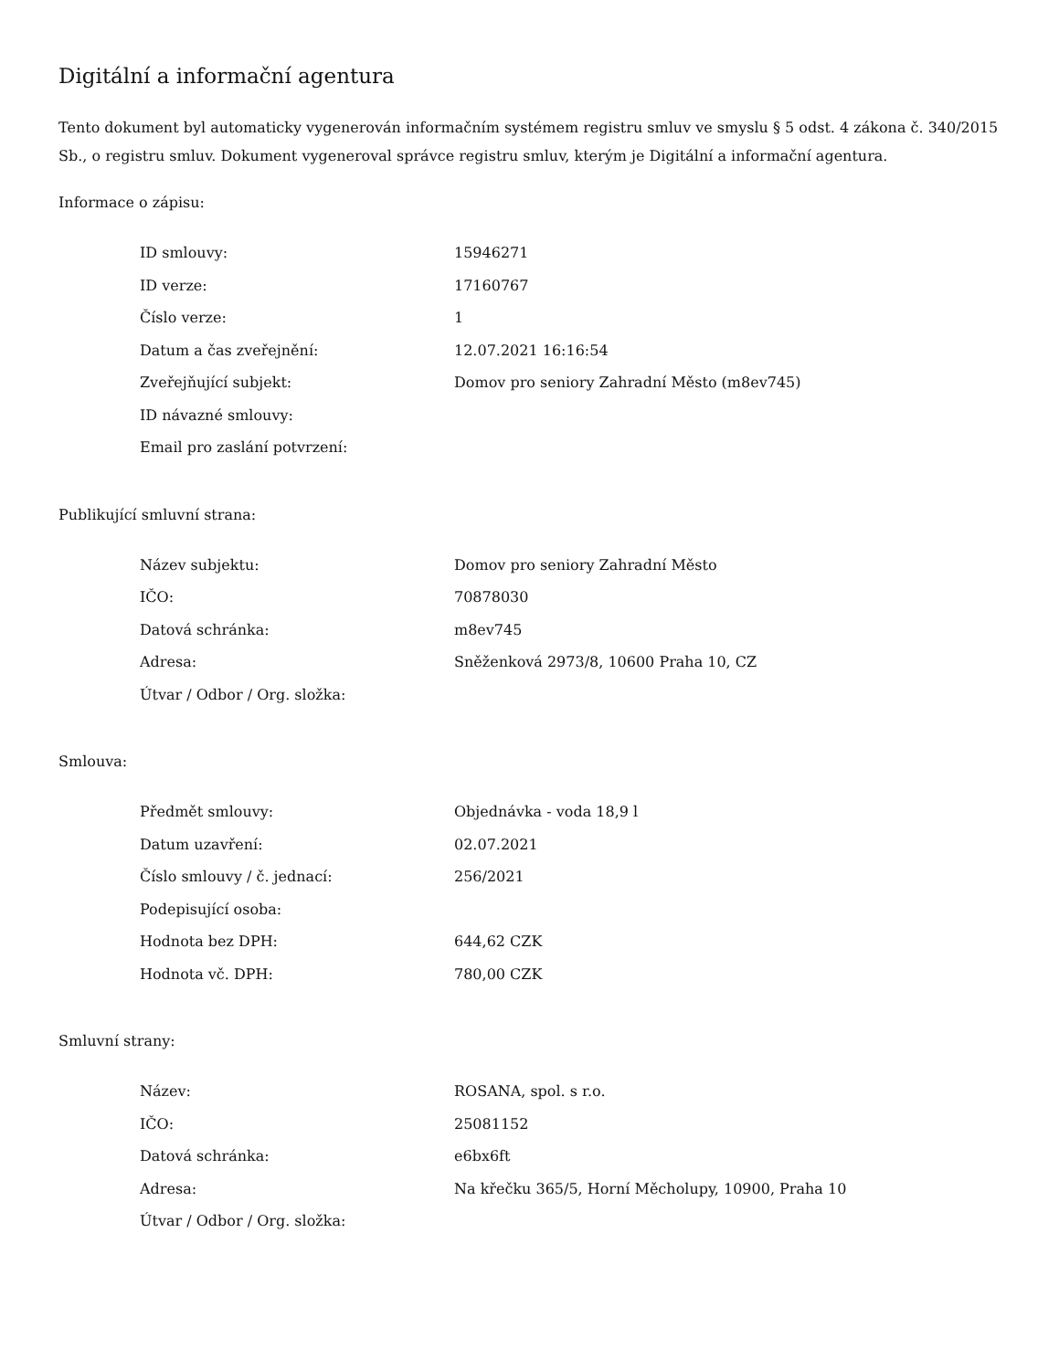Digitální a informační agentura
Tento dokument byl automaticky vygenerován informačním systémem registru smluv ve smyslu § 5 odst. 4 zákona č. 340/2015 Sb., o registru smluv. Dokument vygeneroval správce registru smluv, kterým je Digitální a informační agentura.
Informace o zápisu:
| ID smlouvy: | 15946271 |
| ID verze: | 17160767 |
| Číslo verze: | 1 |
| Datum a čas zveřejnění: | 12.07.2021 16:16:54 |
| Zveřejňující subjekt: | Domov pro seniory Zahradní Město (m8ev745) |
| ID návazné smlouvy: | |
| Email pro zaslání potvrzení: | |
Publikující smluvní strana:
| Název subjektu: | Domov pro seniory Zahradní Město |
| IČO: | 70878030 |
| Datová schránka: | m8ev745 |
| Adresa: | Sněženková 2973/8, 10600 Praha 10, CZ |
| Útvar / Odbor / Org. složka: | |
Smlouva:
| Předmět smlouvy: | Objednávka - voda 18,9 l |
| Datum uzavření: | 02.07.2021 |
| Číslo smlouvy / č. jednací: | 256/2021 |
| Podepisující osoba: | |
| Hodnota bez DPH: | 644,62 CZK |
| Hodnota vč. DPH: | 780,00 CZK |
Smluvní strany:
| Název: | ROSANA, spol. s r.o. |
| IČO: | 25081152 |
| Datová schránka: | e6bx6ft |
| Adresa: | Na křečku 365/5, Horní Měcholupy, 10900, Praha 10 |
| Útvar / Odbor / Org. složka: | |